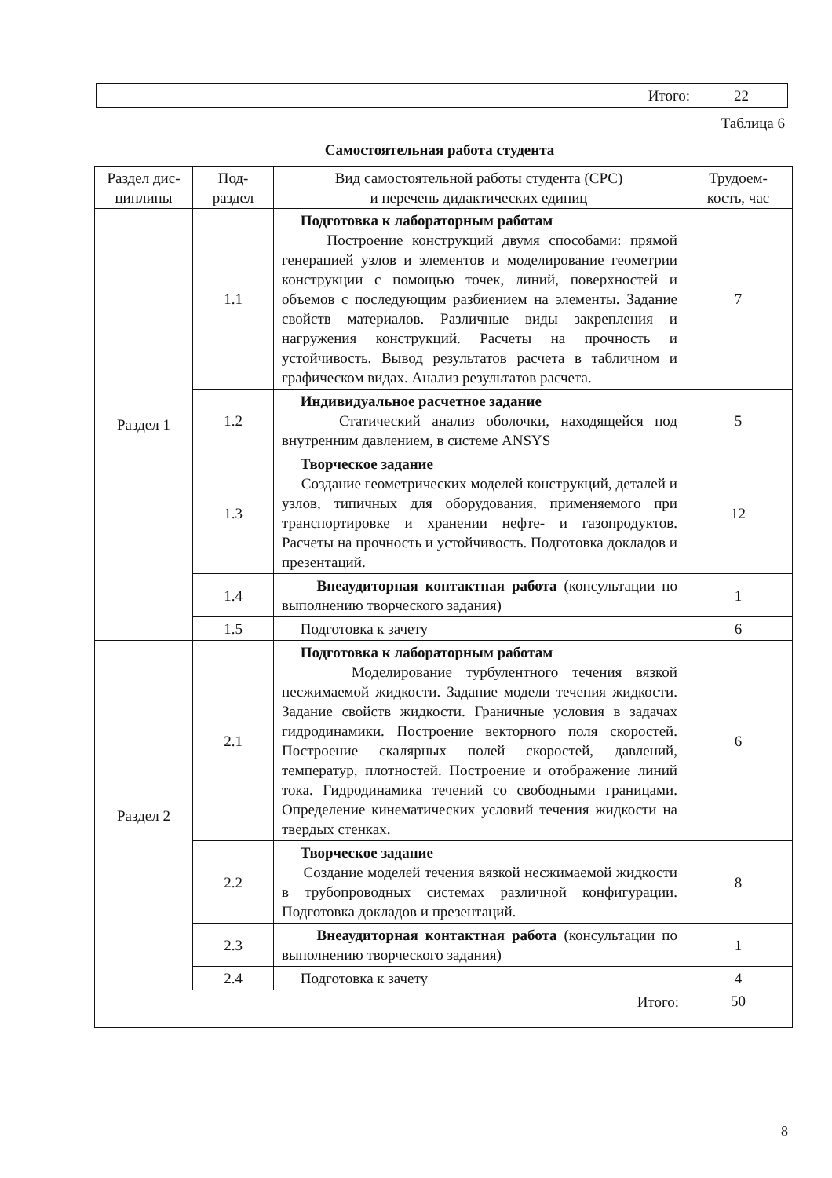| Итого: | 22 |
Таблица 6
Самостоятельная работа студента
| Раздел дис- циплины | Под- раздел | Вид самостоятельной работы студента (СРС) и перечень дидактических единиц | Трудоем- кость, час |
| --- | --- | --- | --- |
| Раздел 1 | 1.1 | Подготовка к лабораторным работам Построение конструкций двумя способами: прямой генерацией узлов и элементов и моделирование геометрии конструкции с помощью точек, линий, поверхностей и объемов с последующим разбиением на элементы. Задание свойств материалов. Различные виды закрепления и нагружения конструкций. Расчеты на прочность и устойчивость. Вывод результатов расчета в табличном и графическом видах. Анализ результатов расчета. | 7 |
| | 1.2 | Индивидуальное расчетное задание Статический анализ оболочки, находящейся под внутренним давлением, в системе ANSYS | 5 |
| | 1.3 | Творческое задание Создание геометрических моделей конструкций, деталей и узлов, типичных для оборудования, применяемого при транспортировке и хранении нефте- и газопродуктов. Расчеты на прочность и устойчивость. Подготовка докладов и презентаций. | 12 |
| | 1.4 | Внеаудиторная контактная работа (консультации по выполнению творческого задания) | 1 |
| | 1.5 | Подготовка к зачету | 6 |
| Раздел 2 | 2.1 | Подготовка к лабораторным работам Моделирование турбулентного течения вязкой несжимаемой жидкости. Задание модели течения жидкости. Задание свойств жидкости. Граничные условия в задачах гидродинамики. Построение векторного поля скоростей. Построение скалярных полей скоростей, давлений, температур, плотностей. Построение и отображение линий тока. Гидродинамика течений со свободными границами. Определение кинематических условий течения жидкости на твердых стенках. | 6 |
| | 2.2 | Творческое задание Создание моделей течения вязкой несжимаемой жидкости в трубопроводных системах различной конфигурации. Подготовка докладов и презентаций. | 8 |
| | 2.3 | Внеаудиторная контактная работа (консультации по выполнению творческого задания) | 1 |
| | 2.4 | Подготовка к зачету | 4 |
| Итого: | | | 50 |
8